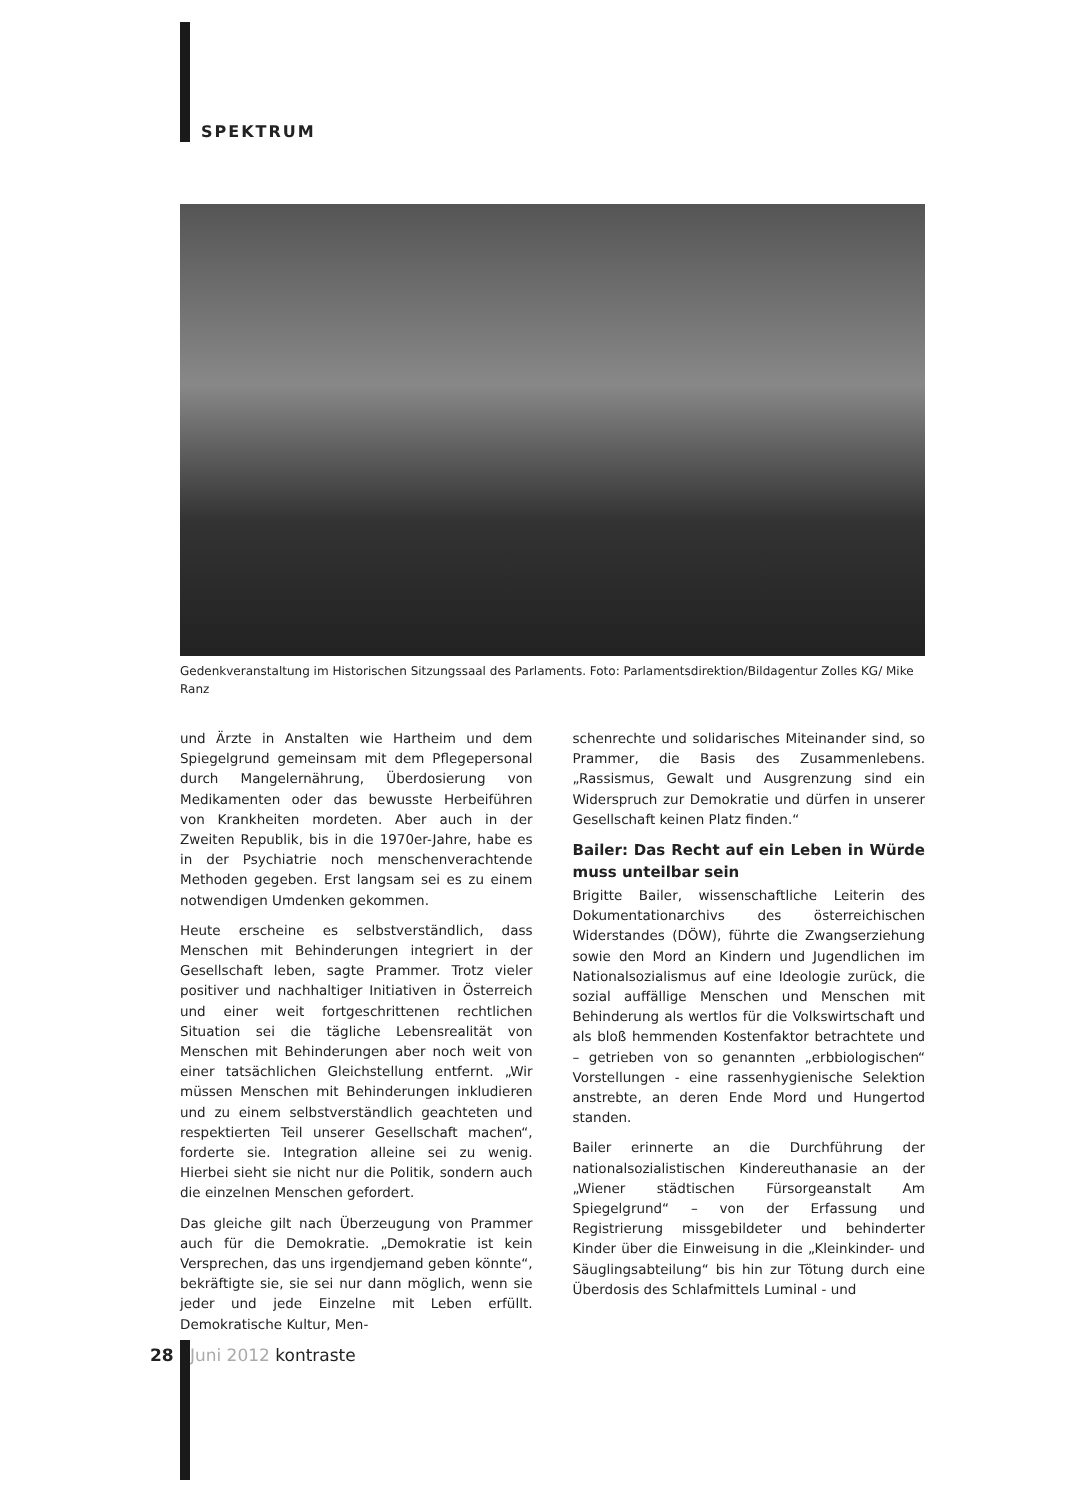SPEKTRUM
Gedenkveranstaltung im Historischen Sitzungssaal des Parlaments. Foto: Parlamentsdirektion/Bildagentur Zolles KG/ Mike Ranz
und Ärzte in Anstalten wie Hartheim und dem Spiegelgrund gemeinsam mit dem Pflegepersonal durch Mangelernährung, Überdosierung von Medikamenten oder das bewusste Herbeiführen von Krankheiten mordeten. Aber auch in der Zweiten Republik, bis in die 1970er-Jahre, habe es in der Psychiatrie noch menschenverachtende Methoden gegeben. Erst langsam sei es zu einem notwendigen Umdenken gekommen.
Heute erscheine es selbstverständlich, dass Menschen mit Behinderungen integriert in der Gesellschaft leben, sagte Prammer. Trotz vieler positiver und nachhaltiger Initiativen in Österreich und einer weit fortgeschrittenen rechtlichen Situation sei die tägliche Lebensrealität von Menschen mit Behinderungen aber noch weit von einer tatsächlichen Gleichstellung entfernt. „Wir müssen Menschen mit Behinderungen inkludieren und zu einem selbstverständlich geachteten und respektierten Teil unserer Gesellschaft machen“, forderte sie. Integration alleine sei zu wenig. Hierbei sieht sie nicht nur die Politik, sondern auch die einzelnen Menschen gefordert.
Das gleiche gilt nach Überzeugung von Prammer auch für die Demokratie. „Demokratie ist kein Versprechen, das uns irgendjemand geben könnte“, bekräftigte sie, sie sei nur dann möglich, wenn sie jeder und jede Einzelne mit Leben erfüllt. Demokratische Kultur, Men-
schenrechte und solidarisches Miteinander sind, so Prammer, die Basis des Zusammenlebens. „Rassismus, Gewalt und Ausgrenzung sind ein Widerspruch zur Demokratie und dürfen in unserer Gesellschaft keinen Platz finden.“
Bailer: Das Recht auf ein Leben in Würde muss unteilbar sein
Brigitte Bailer, wissenschaftliche Leiterin des Dokumentationarchivs des österreichischen Widerstandes (DÖW), führte die Zwangserziehung sowie den Mord an Kindern und Jugendlichen im Nationalsozialismus auf eine Ideologie zurück, die sozial auffällige Menschen und Menschen mit Behinderung als wertlos für die Volkswirtschaft und als bloß hemmenden Kostenfaktor betrachtete und – getrieben von so genannten „erbbiologischen“ Vorstellungen - eine rassenhygienische Selektion anstrebte, an deren Ende Mord und Hungertod standen.
Bailer erinnerte an die Durchführung der nationalsozialistischen Kindereuthanasie an der „Wiener städtischen Fürsorgeanstalt Am Spiegelgrund“ – von der Erfassung und Registrierung missgebildeter und behinderter Kinder über die Einweisung in die „Kleinkinder- und Säuglingsabteilung“ bis hin zur Tötung durch eine Überdosis des Schlafmittels Luminal - und
28 Juni 2012 kontraste